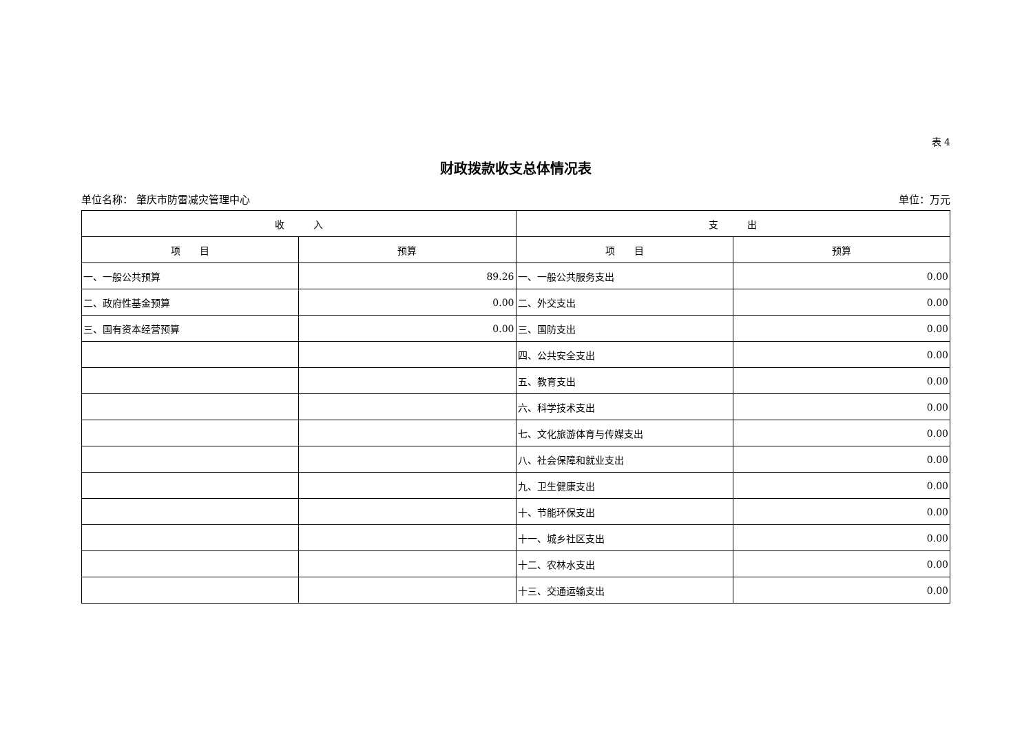表 4
财政拨款收支总体情况表
单位名称： 肇庆市防雷减灾管理中心 单位：万元
| 收 入 | | 支 出 | |
| --- | --- | --- | --- |
| 项 目 | 预算 | 项 目 | 预算 |
| 一、一般公共预算 | 89.26 | 一、一般公共服务支出 | 0.00 |
| 二、政府性基金预算 | 0.00 | 二、外交支出 | 0.00 |
| 三、国有资本经营预算 | 0.00 | 三、国防支出 | 0.00 |
| | | 四、公共安全支出 | 0.00 |
| | | 五、教育支出 | 0.00 |
| | | 六、科学技术支出 | 0.00 |
| | | 七、文化旅游体育与传媒支出 | 0.00 |
| | | 八、社会保障和就业支出 | 0.00 |
| | | 九、卫生健康支出 | 0.00 |
| | | 十、节能环保支出 | 0.00 |
| | | 十一、城乡社区支出 | 0.00 |
| | | 十二、农林水支出 | 0.00 |
| | | 十三、交通运输支出 | 0.00 |